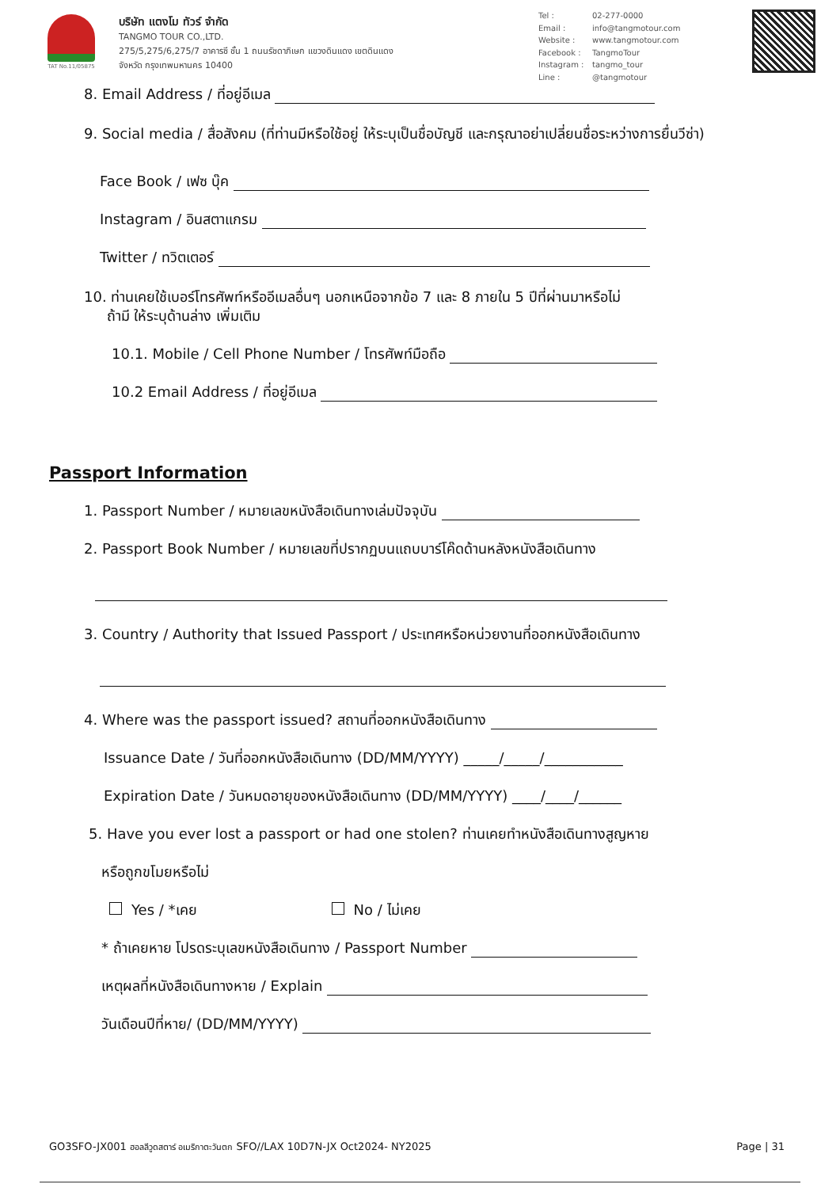TAT No.11/05875
บริษัท แตงโม ทัวร์ จำกัด
TANGMO TOUR CO.,LTD.
275/5,275/6,275/7 อาคารซี ชั้น 1 ถนนรัชดาภิเษก แขวงดินแดง เขตดินแดง
จังหวัด กรุงเทพมหานคร 10400
Tel : 02-277-0000
Email : info@tangmotour.com
Website : www.tangmotour.com
Facebook : TangmoTour
Instagram : tangmo_tour
Line : @tangmotour
8. Email Address / ที่อยู่อีเมล
9. Social media / สื่อสังคม (ที่ท่านมีหรือใช้อยู่ ให้ระบุเป็นชื่อบัญชี และกรุณาอย่าเปลี่ยนชื่อระหว่างการยื่นวีซ่า)
Face Book / เฟซ บุ๊ค
Instagram / อินสตาแกรม
Twitter / ทวิตเตอร์
10. ท่านเคยใช้เบอร์โทรศัพท์หรืออีเมลอื่นๆ นอกเหนือจากข้อ 7 และ 8 ภายใน 5 ปีที่ผ่านมาหรือไม่
ถ้ามี ให้ระบุด้านล่าง เพิ่มเติม
10.1. Mobile / Cell Phone Number / โทรศัพท์มือถือ
10.2 Email Address / ที่อยู่อีเมล
Passport Information
1. Passport Number / หมายเลขหนังสือเดินทางเล่มปัจจุบัน
2. Passport Book Number / หมายเลขที่ปรากฏบนแถบบาร์โค๊ดด้านหลังหนังสือเดินทาง
3. Country / Authority that Issued Passport / ประเทศหรือหน่วยงานที่ออกหนังสือเดินทาง
4. Where was the passport issued? สถานที่ออกหนังสือเดินทาง
Issuance Date / วันที่ออกหนังสือเดินทาง (DD/MM/YYYY) _____/_____/___________
Expiration Date / วันหมดอายุของหนังสือเดินทาง (DD/MM/YYYY) ____/____/______
5. Have you ever lost a passport or had one stolen? ท่านเคยทำหนังสือเดินทางสูญหาย
หรือถูกขโมยหรือไม่
Yes / *เคย No / ไม่เคย
* ถ้าเคยหาย โปรดระบุเลขหนังสือเดินทาง / Passport Number
เหตุผลที่หนังสือเดินทางหาย / Explain
วันเดือนปีที่หาย/ (DD/MM/YYYY)
GO3SFO-JX001 ฮอลลีวูดสตาร์ อเมริกาตะวันตก SFO//LAX 10D7N-JX Oct2024- NY2025 Page | 31